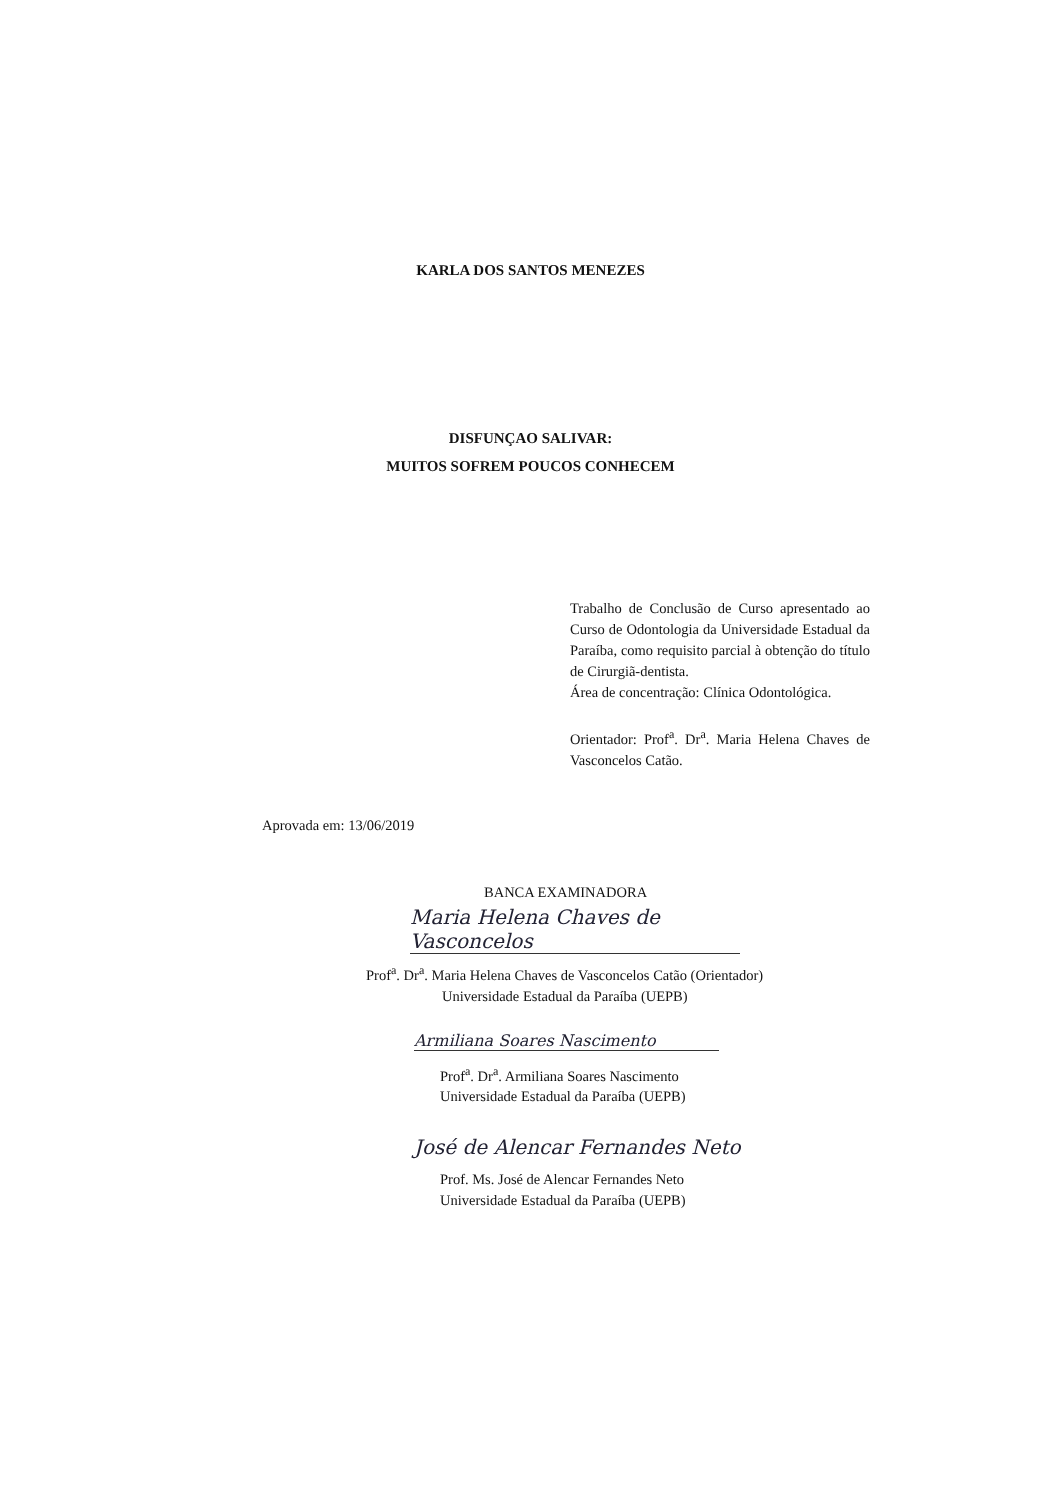KARLA DOS SANTOS MENEZES
DISFUNÇAO SALIVAR:
MUITOS SOFREM POUCOS CONHECEM
Trabalho de Conclusão de Curso apresentado ao Curso de Odontologia da Universidade Estadual da Paraíba, como requisito parcial à obtenção do título de Cirurgiã-dentista.
Área de concentração: Clínica Odontológica.
Orientador: Prof<sup>a</sup>. Dr<sup>a</sup>. Maria Helena Chaves de Vasconcelos Catão.
Aprovada em: 13/06/2019
BANCA EXAMINADORA
Maria Helena Chaves de Vasconcelos
Prof<sup>a</sup>. Dr<sup>a</sup>. Maria Helena Chaves de Vasconcelos Catão (Orientador)
Universidade Estadual da Paraíba (UEPB)
Armiliana Soares Nascimento
Prof<sup>a</sup>. Dr<sup>a</sup>. Armiliana Soares Nascimento
Universidade Estadual da Paraíba (UEPB)
José de Alencar Fernandes Neto
Prof. Ms. José de Alencar Fernandes Neto
Universidade Estadual da Paraíba (UEPB)